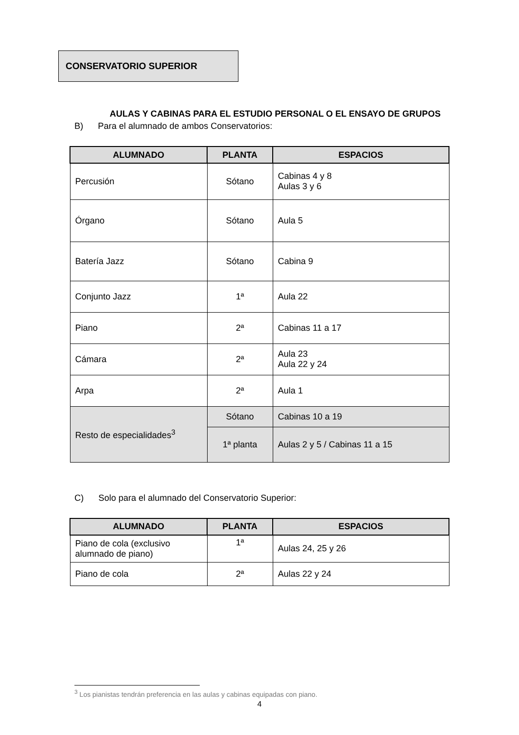CONSERVATORIO SUPERIOR
AULAS Y CABINAS PARA EL ESTUDIO PERSONAL O EL ENSAYO DE GRUPOS
B) Para el alumnado de ambos Conservatorios:
| ALUMNADO | PLANTA | ESPACIOS |
| --- | --- | --- |
| Percusión | Sótano | Cabinas 4 y 8 Aulas 3 y 6 |
| Órgano | Sótano | Aula 5 |
| Batería Jazz | Sótano | Cabina 9 |
| Conjunto Jazz | 1ª | Aula 22 |
| Piano | 2ª | Cabinas 11 a 17 |
| Cámara | 2ª | Aula 23 Aula 22 y 24 |
| Arpa | 2ª | Aula 1 |
| Resto de especialidades<sup>3</sup> | Sótano | Cabinas 10 a 19 |
| | 1ª planta | Aulas 2 y 5 / Cabinas 11 a 15 |
C) Solo para el alumnado del Conservatorio Superior:
| ALUMNADO | PLANTA | ESPACIOS |
| --- | --- | --- |
| Piano de cola (exclusivo alumnado de piano) | 1ª | Aulas 24, 25 y 26 |
| Piano de cola | 2ª | Aulas 22 y 24 |
<sup>3</sup> Los pianistas tendrán preferencia en las aulas y cabinas equipadas con piano.
4